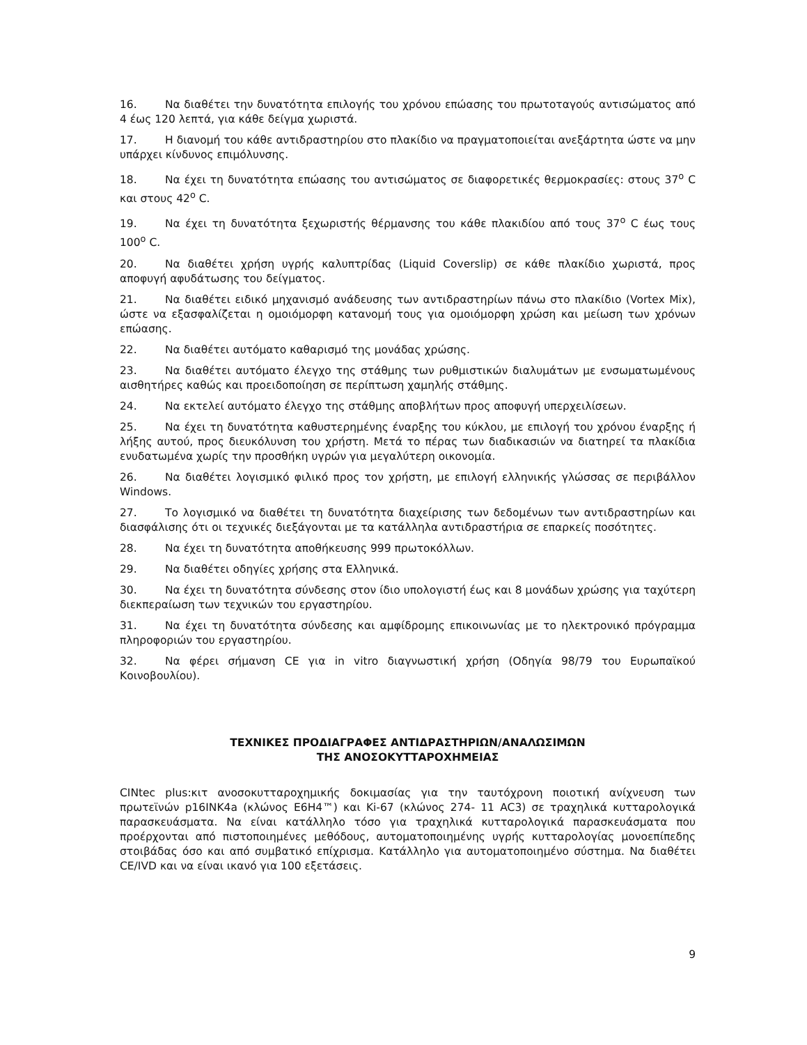16. Να διαθέτει την δυνατότητα επιλογής του χρόνου επώασης του πρωτοταγούς αντισώματος από 4 έως 120 λεπτά, για κάθε δείγμα χωριστά.
17. Η διανομή του κάθε αντιδραστηρίου στο πλακίδιο να πραγματοποιείται ανεξάρτητα ώστε να μην υπάρχει κίνδυνος επιμόλυνσης.
18. Να έχει τη δυνατότητα επώασης του αντισώματος σε διαφορετικές θερμοκρασίες: στους 37<sup>ο</sup> C και στους 42<sup>ο</sup> C.
19. Να έχει τη δυνατότητα ξεχωριστής θέρμανσης του κάθε πλακιδίου από τους 37<sup>ο</sup> C έως τους 100<sup>ο</sup> C.
20. Να διαθέτει χρήση υγρής καλυπτρίδας (Liquid Coverslip) σε κάθε πλακίδιο χωριστά, προς αποφυγή αφυδάτωσης του δείγματος.
21. Να διαθέτει ειδικό μηχανισμό ανάδευσης των αντιδραστηρίων πάνω στο πλακίδιο (Vortex Mix), ώστε να εξασφαλίζεται η ομοιόμορφη κατανομή τους για ομοιόμορφη χρώση και μείωση των χρόνων επώασης.
22. Να διαθέτει αυτόματο καθαρισμό της μονάδας χρώσης.
23. Να διαθέτει αυτόματο έλεγχο της στάθμης των ρυθμιστικών διαλυμάτων με ενσωματωμένους αισθητήρες καθώς και προειδοποίηση σε περίπτωση χαμηλής στάθμης.
24. Να εκτελεί αυτόματο έλεγχο της στάθμης αποβλήτων προς αποφυγή υπερχειλίσεων.
25. Να έχει τη δυνατότητα καθυστερημένης έναρξης του κύκλου, με επιλογή του χρόνου έναρξης ή λήξης αυτού, προς διευκόλυνση του χρήστη. Μετά το πέρας των διαδικασιών να διατηρεί τα πλακίδια ενυδατωμένα χωρίς την προσθήκη υγρών για μεγαλύτερη οικονομία.
26. Να διαθέτει λογισμικό φιλικό προς τον χρήστη, με επιλογή ελληνικής γλώσσας σε περιβάλλον Windows.
27. Το λογισμικό να διαθέτει τη δυνατότητα διαχείρισης των δεδομένων των αντιδραστηρίων και διασφάλισης ότι οι τεχνικές διεξάγονται με τα κατάλληλα αντιδραστήρια σε επαρκείς ποσότητες.
28. Να έχει τη δυνατότητα αποθήκευσης 999 πρωτοκόλλων.
29. Να διαθέτει οδηγίες χρήσης στα Ελληνικά.
30. Να έχει τη δυνατότητα σύνδεσης στον ίδιο υπολογιστή έως και 8 μονάδων χρώσης για ταχύτερη διεκπεραίωση των τεχνικών του εργαστηρίου.
31. Να έχει τη δυνατότητα σύνδεσης και αμφίδρομης επικοινωνίας με το ηλεκτρονικό πρόγραμμα πληροφοριών του εργαστηρίου.
32. Να φέρει σήμανση CE για in vitro διαγνωστική χρήση (Οδηγία 98/79 του Ευρωπαϊκού Κοινοβουλίου).
ΤΕΧΝΙΚΕΣ ΠΡΟΔΙΑΓΡΑΦΕΣ ΑΝΤΙΔΡΑΣΤΗΡΙΩΝ/ΑΝΑΛΩΣΙΜΩΝ
ΤΗΣ ΑΝΟΣΟΚΥΤΤΑΡΟΧΗΜΕΙΑΣ
CINtec plus:κιτ ανοσοκυτταροχημικής δοκιμασίας για την ταυτόχρονη ποιοτική ανίχνευση των πρωτεϊνών p16INK4a (κλώνος E6H4™) και Ki-67 (κλώνος 274- 11 AC3) σε τραχηλικά κυτταρολογικά παρασκευάσματα. Να είναι κατάλληλο τόσο για τραχηλικά κυτταρολογικά παρασκευάσματα που προέρχονται από πιστοποιημένες μεθόδους, αυτοματοποιημένης υγρής κυτταρολογίας μονοεπίπεδης στοιβάδας όσο και από συμβατικό επίχρισμα. Κατάλληλο για αυτοματοποιημένο σύστημα. Να διαθέτει CE/IVD και να είναι ικανό για 100 εξετάσεις.
9